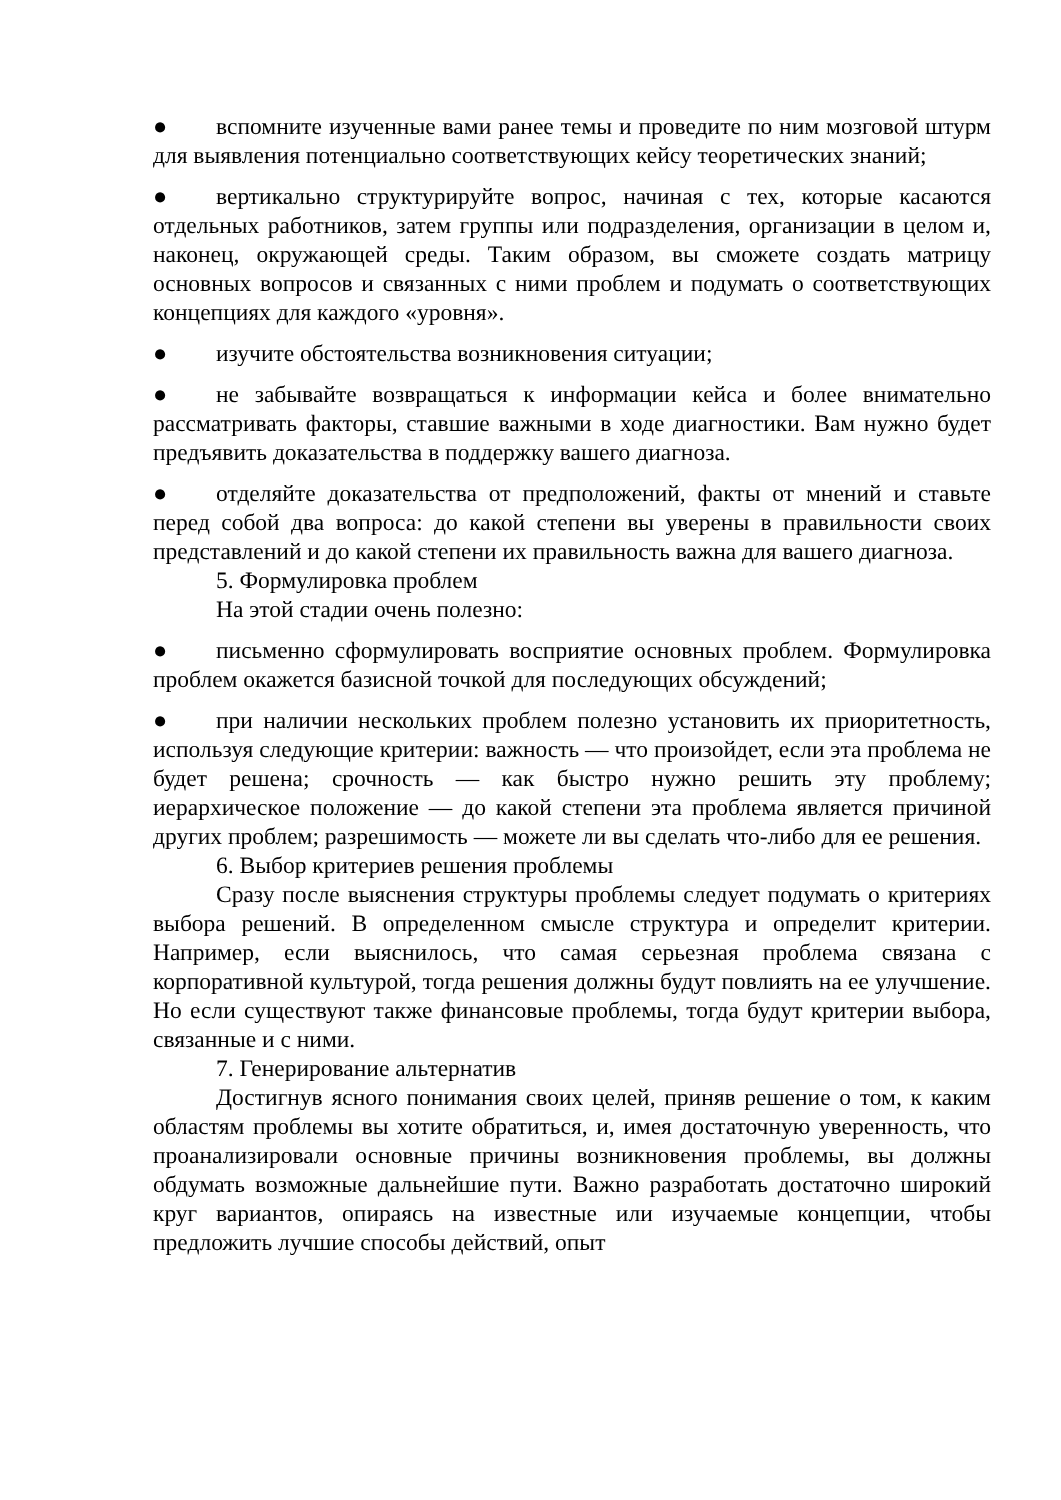● вспомните изученные вами ранее темы и проведите по ним мозговой штурм для выявления потенциально соответствующих кейсу теоретических знаний;
● вертикально структурируйте вопрос, начиная с тех, которые касаются отдельных работников, затем группы или подразделения, организации в целом и, наконец, окружающей среды. Таким образом, вы сможете создать матрицу основных вопросов и связанных с ними проблем и подумать о соответствующих концепциях для каждого «уровня».
● изучите обстоятельства возникновения ситуации;
● не забывайте возвращаться к информации кейса и более внимательно рассматривать факторы, ставшие важными в ходе диагностики. Вам нужно будет предъявить доказательства в поддержку вашего диагноза.
● отделяйте доказательства от предположений, факты от мнений и ставьте перед собой два вопроса: до какой степени вы уверены в правильности своих представлений и до какой степени их правильность важна для вашего диагноза.
5. Формулировка проблем
На этой стадии очень полезно:
● письменно сформулировать восприятие основных проблем. Формулировка проблем окажется базисной точкой для последующих обсуждений;
● при наличии нескольких проблем полезно установить их приоритетность, используя следующие критерии: важность — что произойдет, если эта проблема не будет решена; срочность — как быстро нужно решить эту проблему; иерархическое положение — до какой степени эта проблема является причиной других проблем; разрешимость — можете ли вы сделать что-либо для ее решения.
6. Выбор критериев решения проблемы
Сразу после выяснения структуры проблемы следует подумать о критериях выбора решений. В определенном смысле структура и определит критерии. Например, если выяснилось, что самая серьезная проблема связана с корпоративной культурой, тогда решения должны будут повлиять на ее улучшение. Но если существуют также финансовые проблемы, тогда будут критерии выбора, связанные и с ними.
7. Генерирование альтернатив
Достигнув ясного понимания своих целей, приняв решение о том, к каким областям проблемы вы хотите обратиться, и, имея достаточную уверенность, что проанализировали основные причины возникновения проблемы, вы должны обдумать возможные дальнейшие пути. Важно разработать достаточно широкий круг вариантов, опираясь на известные или изучаемые концепции, чтобы предложить лучшие способы действий, опыт